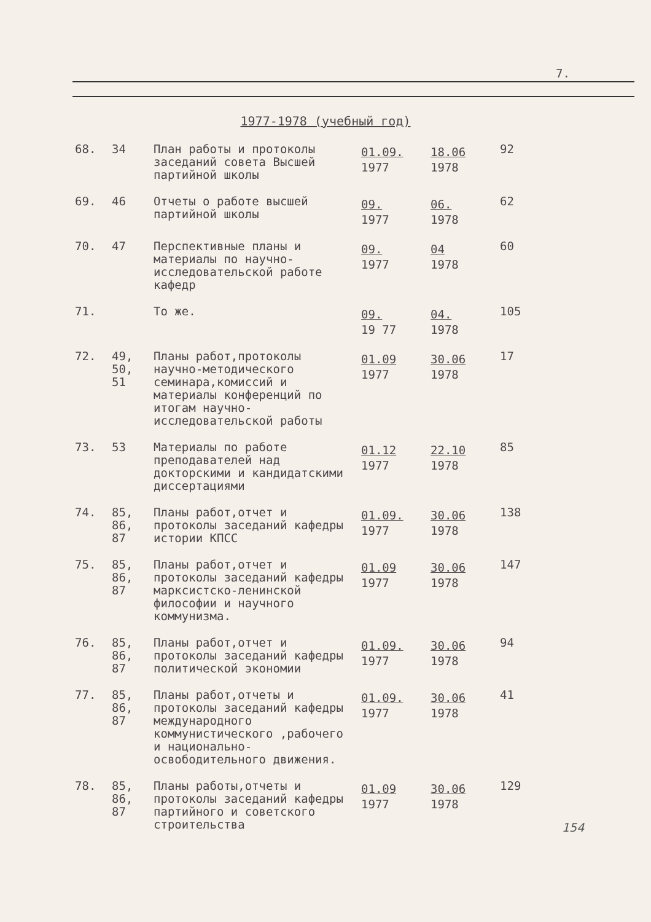7.
1977-1978 (учебный год)
| 68. | 34 | План работы и протоколы заседаний совета Высшей партийной школы | 01.09. 1977 | 18.06 1978 | 92 |
| 69. | 46 | Отчеты о работе высшей партийной школы | 09. 1977 | 06. 1978 | 62 |
| 70. | 47 | Перспективные планы и материалы по научно-исследовательской работе кафедр | 09. 1977 | 04 1978 | 60 |
| 71. | | То же. | 09. 19 77 | 04. 1978 | 105 |
| 72. | 49, 50, 51 | Планы работ,протоколы научно-методического семинара,комиссий и материалы конференций по итогам научно-исследовательской работы | 01.09 1977 | 30.06 1978 | 17 |
| 73. | 53 | Материалы по работе преподавателей над докторскими и кандидатскими диссертациями | 01.12 1977 | 22.10 1978 | 85 |
| 74. | 85, 86, 87 | Планы работ,отчет и протоколы заседаний кафедры истории КПСС | 01.09. 1977 | 30.06 1978 | 138 |
| 75. | 85, 86, 87 | Планы работ,отчет и протоколы заседаний кафедры марксистско-ленинской философии и научного коммунизма. | 01.09 1977 | 30.06 1978 | 147 |
| 76. | 85, 86, 87 | Планы работ,отчет и протоколы заседаний кафедры политической экономии | 01.09. 1977 | 30.06 1978 | 94 |
| 77. | 85, 86, 87 | Планы работ,отчеты и протоколы заседаний кафедры международного коммунистического ,рабочего и национально-освободительного движения. | 01.09. 1977 | 30.06 1978 | 41 |
| 78. | 85, 86, 87 | Планы работы,отчеты и протоколы заседаний кафедры партийного и советского строительства | 01.09 1977 | 30.06 1978 | 129 |
154